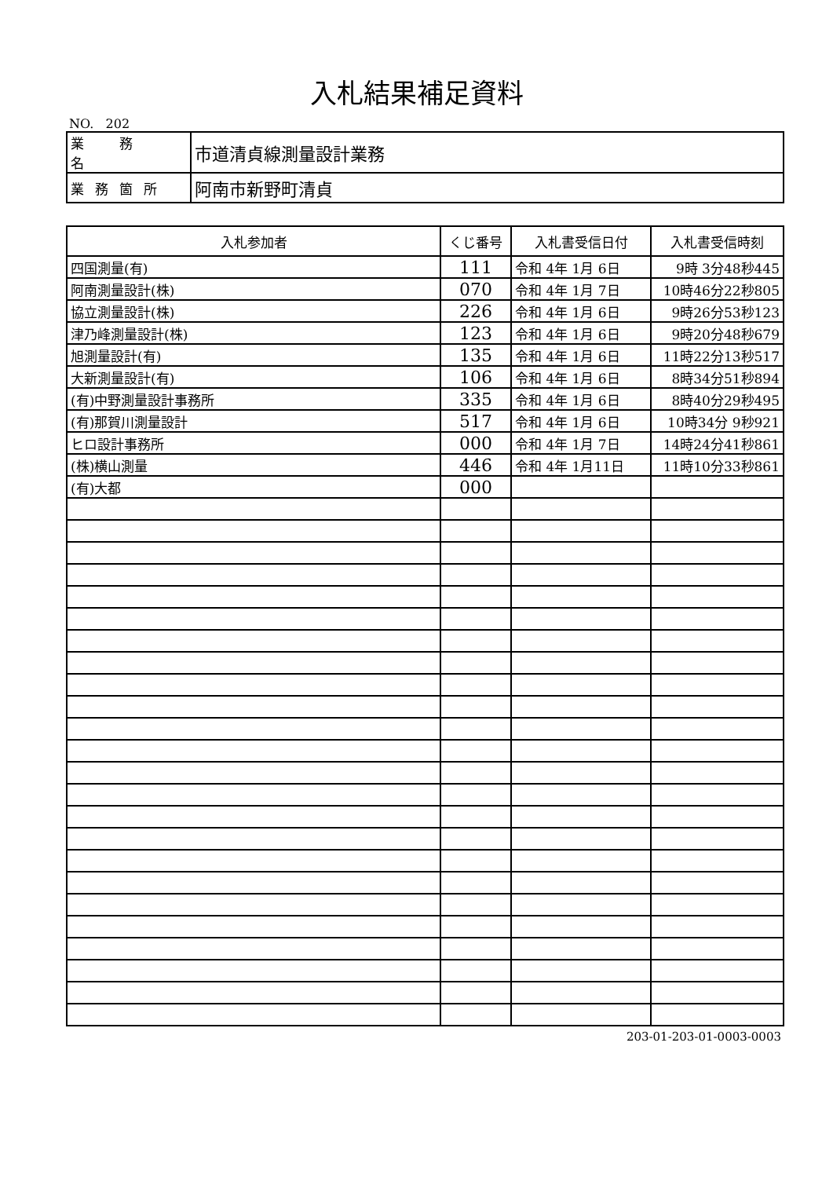入札結果補足資料
NO. 202
| 業 務 名 | 市道清貞線測量設計業務 |
| 業務箇所 | 阿南市新野町清貞 |
| 入札参加者 | くじ番号 | 入札書受信日付 | 入札書受信時刻 |
| --- | --- | --- | --- |
| 四国測量(有) | 111 | 令和 4年 1月 6日 | 9時 3分48秒445 |
| 阿南測量設計(株) | 070 | 令和 4年 1月 7日 | 10時46分22秒805 |
| 協立測量設計(株) | 226 | 令和 4年 1月 6日 | 9時26分53秒123 |
| 津乃峰測量設計(株) | 123 | 令和 4年 1月 6日 | 9時20分48秒679 |
| 旭測量設計(有) | 135 | 令和 4年 1月 6日 | 11時22分13秒517 |
| 大新測量設計(有) | 106 | 令和 4年 1月 6日 | 8時34分51秒894 |
| (有)中野測量設計事務所 | 335 | 令和 4年 1月 6日 | 8時40分29秒495 |
| (有)那賀川測量設計 | 517 | 令和 4年 1月 6日 | 10時34分 9秒921 |
| ヒロ設計事務所 | 000 | 令和 4年 1月 7日 | 14時24分41秒861 |
| (株)横山測量 | 446 | 令和 4年 1月11日 | 11時10分33秒861 |
| (有)大都 | 000 | | |
203-01-203-01-0003-0003